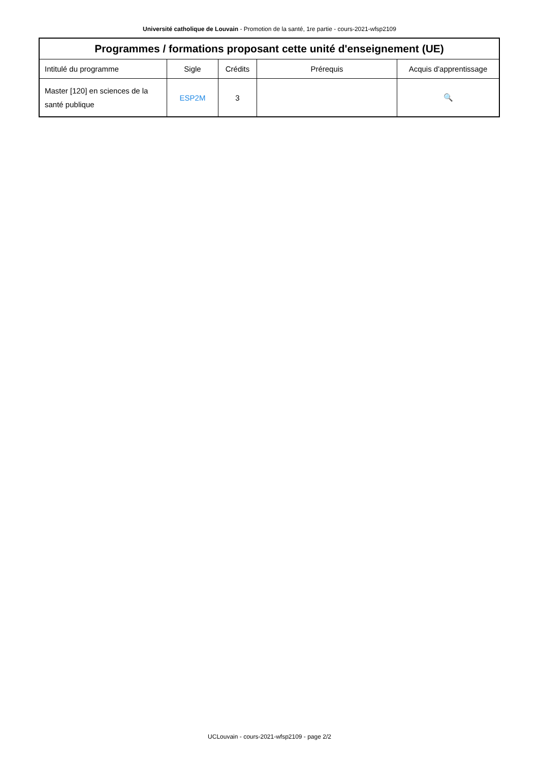Université catholique de Louvain - Promotion de la santé, 1re partie - cours-2021-wfsp2109
| Programmes / formations proposant cette unité d'enseignement (UE) | | | | |
| --- | --- | --- | --- | --- |
| Intitulé du programme | Sigle | Crédits | Prérequis | Acquis d'apprentissage |
| Master [120] en sciences de la santé publique | ESP2M | 3 | | 🔍 |
UCLouvain - cours-2021-wfsp2109 - page 2/2